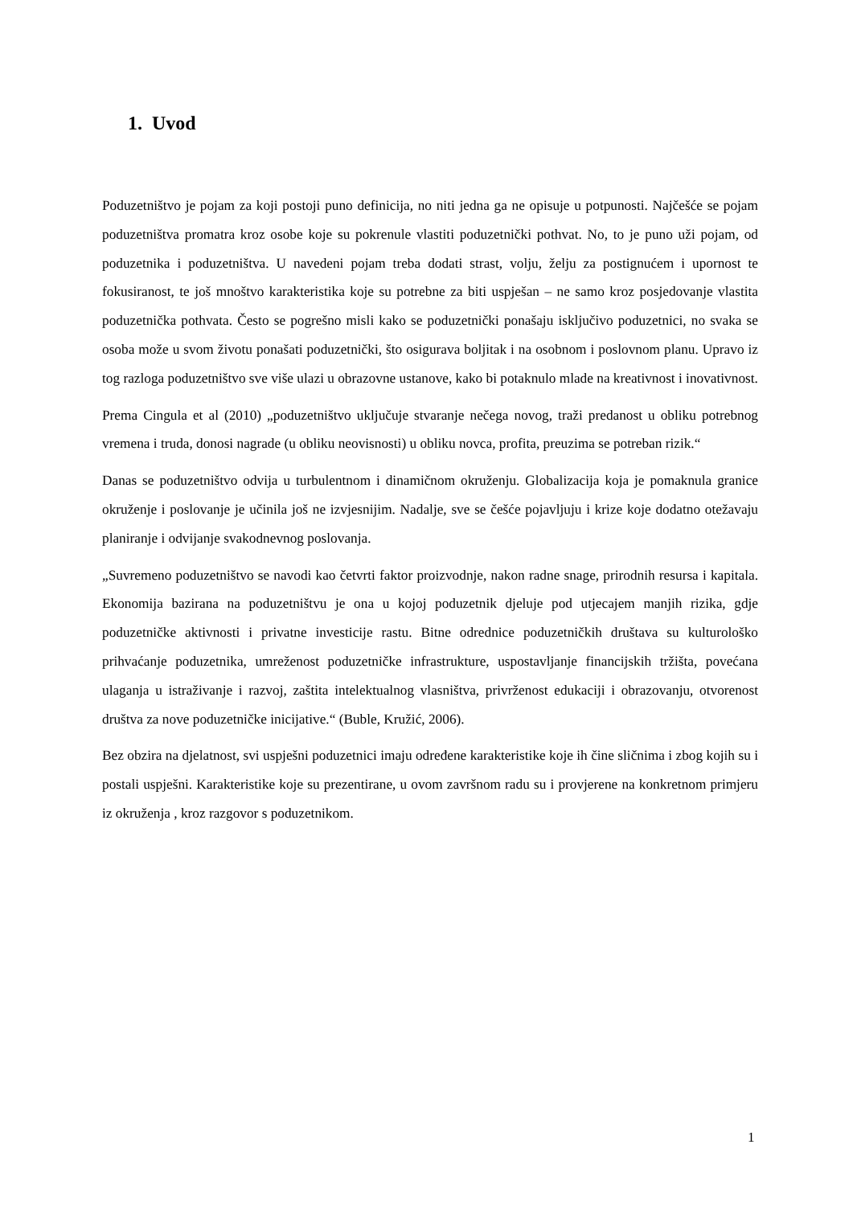1. Uvod
Poduzetništvo je pojam za koji postoji puno definicija, no niti jedna ga ne opisuje u potpunosti. Najčešće se pojam poduzetništva promatra kroz osobe koje su pokrenule vlastiti poduzetnički pothvat. No, to je puno uži pojam, od poduzetnika i poduzetništva. U navedeni pojam treba dodati strast, volju, želju za postignućem i upornost te fokusiranost, te još mnoštvo karakteristika koje su potrebne za biti uspješan – ne samo kroz posjedovanje vlastita poduzetnička pothvata. Često se pogrešno misli kako se poduzetnički ponašaju isključivo poduzetnici, no svaka se osoba može u svom životu ponašati poduzetnički, što osigurava boljitak i na osobnom i poslovnom planu. Upravo iz tog razloga poduzetništvo sve više ulazi u obrazovne ustanove, kako bi potaknulo mlade na kreativnost i inovativnost.
Prema Cingula et al (2010) „poduzetništvo uključuje stvaranje nečega novog, traži predanost u obliku potrebnog vremena i truda, donosi nagrade (u obliku neovisnosti) u obliku novca, profita, preuzima se potreban rizik.“
Danas se poduzetništvo odvija u turbulentnom i dinamičnom okruženju. Globalizacija koja je pomaknula granice okruženje i poslovanje je učinila još ne izvjesnijim. Nadalje, sve se češće pojavljuju i krize koje dodatno otežavaju planiranje i odvijanje svakodnevnog poslovanja.
„Suvremeno poduzetništvo se navodi kao četvrti faktor proizvodnje, nakon radne snage, prirodnih resursa i kapitala. Ekonomija bazirana na poduzetništvu je ona u kojoj poduzetnik djeluje pod utjecajem manjih rizika, gdje poduzetničke aktivnosti i privatne investicije rastu. Bitne odrednice poduzetničkih društava su kulturološko prihvaćanje poduzetnika, umreženost poduzetničke infrastrukture, uspostavljanje financijskih tržišta, povećana ulaganja u istraživanje i razvoj, zaštita intelektualnog vlasništva, privrženost edukaciji i obrazovanju, otvorenost društva za nove poduzetničke inicijative.“ (Buble, Kružić, 2006).
Bez obzira na djelatnost, svi uspješni poduzetnici imaju određene karakteristike koje ih čine sličnima i zbog kojih su i postali uspješni. Karakteristike koje su prezentirane, u ovom završnom radu su i provjerene na konkretnom primjeru iz okruženja , kroz razgovor s poduzetnikom.
1